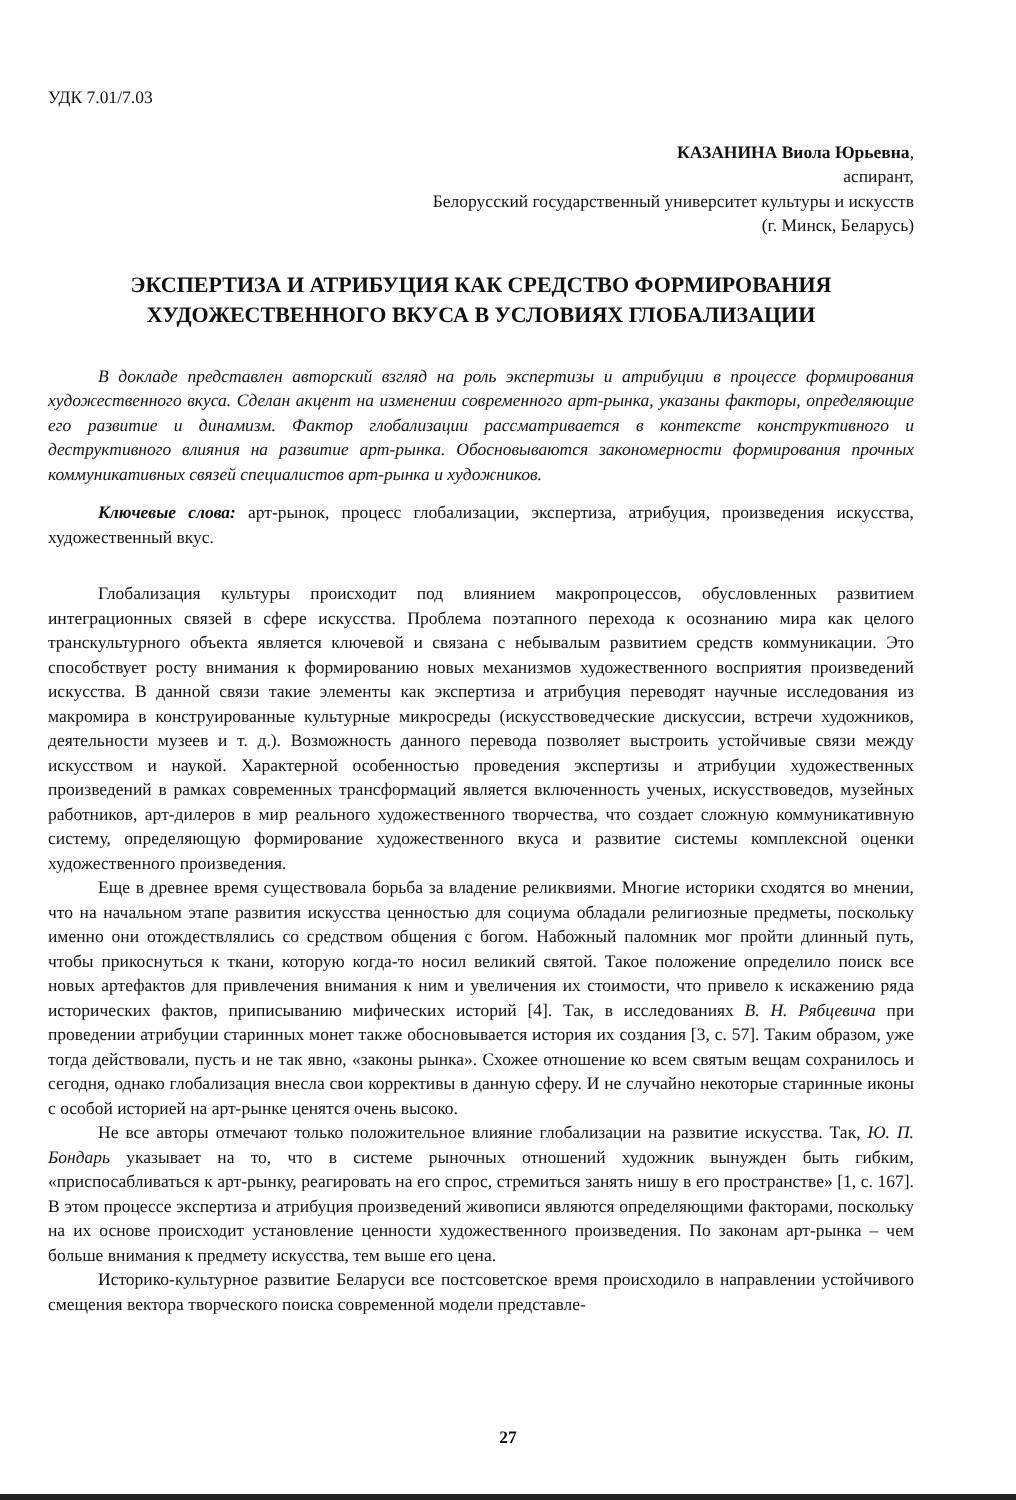УДК 7.01/7.03
КАЗАНИНА Виола Юрьевна,
аспирант,
Белорусский государственный университет культуры и искусств
(г. Минск, Беларусь)
ЭКСПЕРТИЗА И АТРИБУЦИЯ КАК СРЕДСТВО ФОРМИРОВАНИЯ ХУДОЖЕСТВЕННОГО ВКУСА В УСЛОВИЯХ ГЛОБАЛИЗАЦИИ
В докладе представлен авторский взгляд на роль экспертизы и атрибуции в процессе формирования художественного вкуса. Сделан акцент на изменении современного арт-рынка, указаны факторы, определяющие его развитие и динамизм. Фактор глобализации рассматривается в контексте конструктивного и деструктивного влияния на развитие арт-рынка. Обосновываются закономерности формирования прочных коммуникативных связей специалистов арт-рынка и художников.
Ключевые слова: арт-рынок, процесс глобализации, экспертиза, атрибуция, произведения искусства, художественный вкус.
Глобализация культуры происходит под влиянием макропроцессов, обусловленных развитием интеграционных связей в сфере искусства. Проблема поэтапного перехода к осознанию мира как целого транскультурного объекта является ключевой и связана с небывалым развитием средств коммуникации. Это способствует росту внимания к формированию новых механизмов художественного восприятия произведений искусства. В данной связи такие элементы как экспертиза и атрибуция переводят научные исследования из макромира в конструированные культурные микросреды (искусствоведческие дискуссии, встречи художников, деятельности музеев и т. д.). Возможность данного перевода позволяет выстроить устойчивые связи между искусством и наукой. Характерной особенностью проведения экспертизы и атрибуции художественных произведений в рамках современных трансформаций является включенность ученых, искусствоведов, музейных работников, арт-дилеров в мир реального художественного творчества, что создает сложную коммуникативную систему, определяющую формирование художественного вкуса и развитие системы комплексной оценки художественного произведения.
Еще в древнее время существовала борьба за владение реликвиями. Многие историки сходятся во мнении, что на начальном этапе развития искусства ценностью для социума обладали религиозные предметы, поскольку именно они отождествлялись со средством общения с богом. Набожный паломник мог пройти длинный путь, чтобы прикоснуться к ткани, которую когда-то носил великий святой. Такое положение определило поиск все новых артефактов для привлечения внимания к ним и увеличения их стоимости, что привело к искажению ряда исторических фактов, приписыванию мифических историй [4]. Так, в исследованиях В. Н. Рябцевича при проведении атрибуции старинных монет также обосновывается история их создания [3, с. 57]. Таким образом, уже тогда действовали, пусть и не так явно, «законы рынка». Схожее отношение ко всем святым вещам сохранилось и сегодня, однако глобализация внесла свои коррективы в данную сферу. И не случайно некоторые старинные иконы с особой историей на арт-рынке ценятся очень высоко.
Не все авторы отмечают только положительное влияние глобализации на развитие искусства. Так, Ю. П. Бондарь указывает на то, что в системе рыночных отношений художник вынужден быть гибким, «приспосабливаться к арт-рынку, реагировать на его спрос, стремиться занять нишу в его пространстве» [1, с. 167]. В этом процессе экспертиза и атрибуция произведений живописи являются определяющими факторами, поскольку на их основе происходит установление ценности художественного произведения. По законам арт-рынка – чем больше внимания к предмету искусства, тем выше его цена.
Историко-культурное развитие Беларуси все постсоветское время происходило в направлении устойчивого смещения вектора творческого поиска современной модели представле-
27